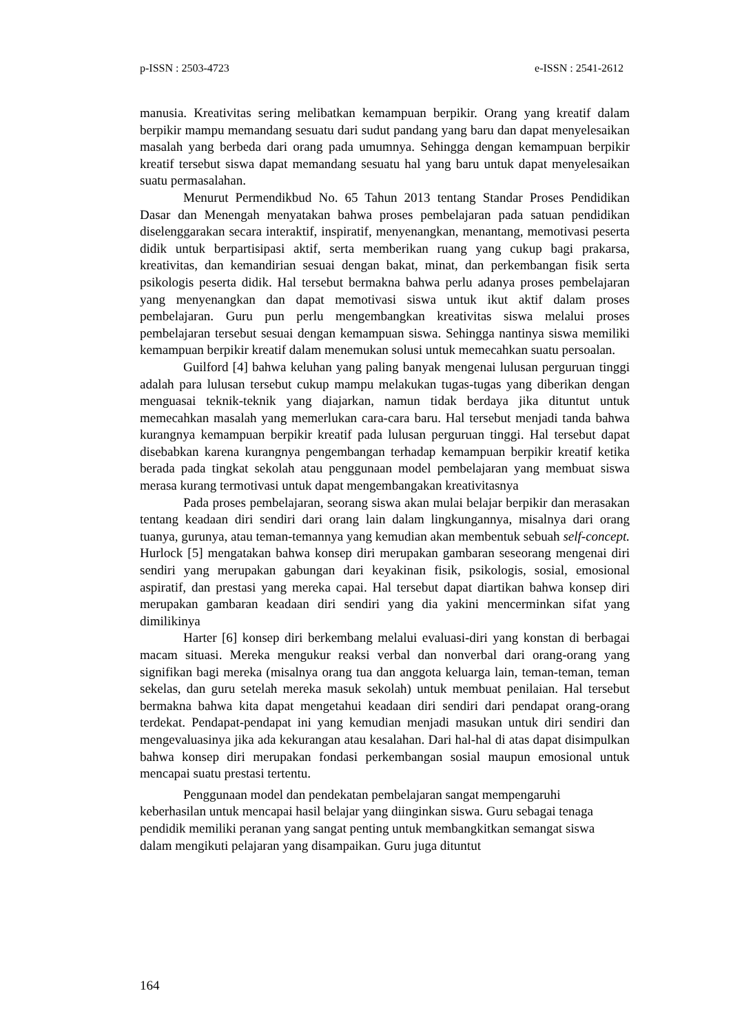p-ISSN : 2503-4723 e-ISSN : 2541-2612
manusia. Kreativitas sering melibatkan kemampuan berpikir. Orang yang kreatif dalam berpikir mampu memandang sesuatu dari sudut pandang yang baru dan dapat menyelesaikan masalah yang berbeda dari orang pada umumnya. Sehingga dengan kemampuan berpikir kreatif tersebut siswa dapat memandang sesuatu hal yang baru untuk dapat menyelesaikan suatu permasalahan.
Menurut Permendikbud No. 65 Tahun 2013 tentang Standar Proses Pendidikan Dasar dan Menengah menyatakan bahwa proses pembelajaran pada satuan pendidikan diselenggarakan secara interaktif, inspiratif, menyenangkan, menantang, memotivasi peserta didik untuk berpartisipasi aktif, serta memberikan ruang yang cukup bagi prakarsa, kreativitas, dan kemandirian sesuai dengan bakat, minat, dan perkembangan fisik serta psikologis peserta didik. Hal tersebut bermakna bahwa perlu adanya proses pembelajaran yang menyenangkan dan dapat memotivasi siswa untuk ikut aktif dalam proses pembelajaran. Guru pun perlu mengembangkan kreativitas siswa melalui proses pembelajaran tersebut sesuai dengan kemampuan siswa. Sehingga nantinya siswa memiliki kemampuan berpikir kreatif dalam menemukan solusi untuk memecahkan suatu persoalan.
Guilford [4] bahwa keluhan yang paling banyak mengenai lulusan perguruan tinggi adalah para lulusan tersebut cukup mampu melakukan tugas-tugas yang diberikan dengan menguasai teknik-teknik yang diajarkan, namun tidak berdaya jika dituntut untuk memecahkan masalah yang memerlukan cara-cara baru. Hal tersebut menjadi tanda bahwa kurangnya kemampuan berpikir kreatif pada lulusan perguruan tinggi. Hal tersebut dapat disebabkan karena kurangnya pengembangan terhadap kemampuan berpikir kreatif ketika berada pada tingkat sekolah atau penggunaan model pembelajaran yang membuat siswa merasa kurang termotivasi untuk dapat mengembangakan kreativitasnya
Pada proses pembelajaran, seorang siswa akan mulai belajar berpikir dan merasakan tentang keadaan diri sendiri dari orang lain dalam lingkungannya, misalnya dari orang tuanya, gurunya, atau teman-temannya yang kemudian akan membentuk sebuah self-concept. Hurlock [5] mengatakan bahwa konsep diri merupakan gambaran seseorang mengenai diri sendiri yang merupakan gabungan dari keyakinan fisik, psikologis, sosial, emosional aspiratif, dan prestasi yang mereka capai. Hal tersebut dapat diartikan bahwa konsep diri merupakan gambaran keadaan diri sendiri yang dia yakini mencerminkan sifat yang dimilikinya
Harter [6] konsep diri berkembang melalui evaluasi-diri yang konstan di berbagai macam situasi. Mereka mengukur reaksi verbal dan nonverbal dari orang-orang yang signifikan bagi mereka (misalnya orang tua dan anggota keluarga lain, teman-teman, teman sekelas, dan guru setelah mereka masuk sekolah) untuk membuat penilaian. Hal tersebut bermakna bahwa kita dapat mengetahui keadaan diri sendiri dari pendapat orang-orang terdekat. Pendapat-pendapat ini yang kemudian menjadi masukan untuk diri sendiri dan mengevaluasinya jika ada kekurangan atau kesalahan. Dari hal-hal di atas dapat disimpulkan bahwa konsep diri merupakan fondasi perkembangan sosial maupun emosional untuk mencapai suatu prestasi tertentu.
Penggunaan model dan pendekatan pembelajaran sangat mempengaruhi keberhasilan untuk mencapai hasil belajar yang diinginkan siswa. Guru sebagai tenaga pendidik memiliki peranan yang sangat penting untuk membangkitkan semangat siswa dalam mengikuti pelajaran yang disampaikan. Guru juga dituntut
164